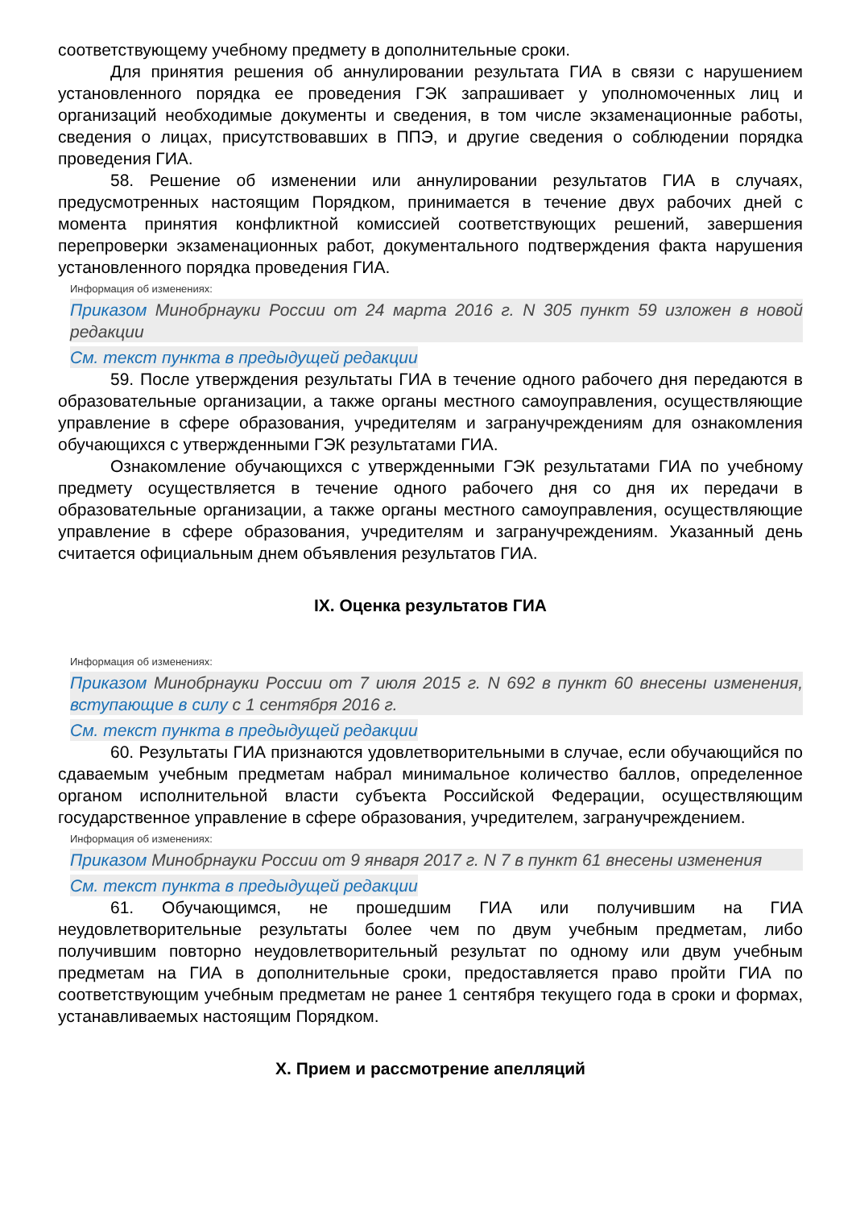соответствующему учебному предмету в дополнительные сроки.
Для принятия решения об аннулировании результата ГИА в связи с нарушением установленного порядка ее проведения ГЭК запрашивает у уполномоченных лиц и организаций необходимые документы и сведения, в том числе экзаменационные работы, сведения о лицах, присутствовавших в ППЭ, и другие сведения о соблюдении порядка проведения ГИА.
58. Решение об изменении или аннулировании результатов ГИА в случаях, предусмотренных настоящим Порядком, принимается в течение двух рабочих дней с момента принятия конфликтной комиссией соответствующих решений, завершения перепроверки экзаменационных работ, документального подтверждения факта нарушения установленного порядка проведения ГИА.
Информация об изменениях:
Приказом Минобрнауки России от 24 марта 2016 г. N 305 пункт 59 изложен в новой редакции
См. текст пункта в предыдущей редакции
59. После утверждения результаты ГИА в течение одного рабочего дня передаются в образовательные организации, а также органы местного самоуправления, осуществляющие управление в сфере образования, учредителям и загранучреждениям для ознакомления обучающихся с утвержденными ГЭК результатами ГИА.
Ознакомление обучающихся с утвержденными ГЭК результатами ГИА по учебному предмету осуществляется в течение одного рабочего дня со дня их передачи в образовательные организации, а также органы местного самоуправления, осуществляющие управление в сфере образования, учредителям и загранучреждениям. Указанный день считается официальным днем объявления результатов ГИА.
IX. Оценка результатов ГИА
Информация об изменениях:
Приказом Минобрнауки России от 7 июля 2015 г. N 692 в пункт 60 внесены изменения, вступающие в силу с 1 сентября 2016 г.
См. текст пункта в предыдущей редакции
60. Результаты ГИА признаются удовлетворительными в случае, если обучающийся по сдаваемым учебным предметам набрал минимальное количество баллов, определенное органом исполнительной власти субъекта Российской Федерации, осуществляющим государственное управление в сфере образования, учредителем, загранучреждением.
Информация об изменениях:
Приказом Минобрнауки России от 9 января 2017 г. N 7 в пункт 61 внесены изменения
См. текст пункта в предыдущей редакции
61. Обучающимся, не прошедшим ГИА или получившим на ГИА неудовлетворительные результаты более чем по двум учебным предметам, либо получившим повторно неудовлетворительный результат по одному или двум учебным предметам на ГИА в дополнительные сроки, предоставляется право пройти ГИА по соответствующим учебным предметам не ранее 1 сентября текущего года в сроки и формах, устанавливаемых настоящим Порядком.
X. Прием и рассмотрение апелляций